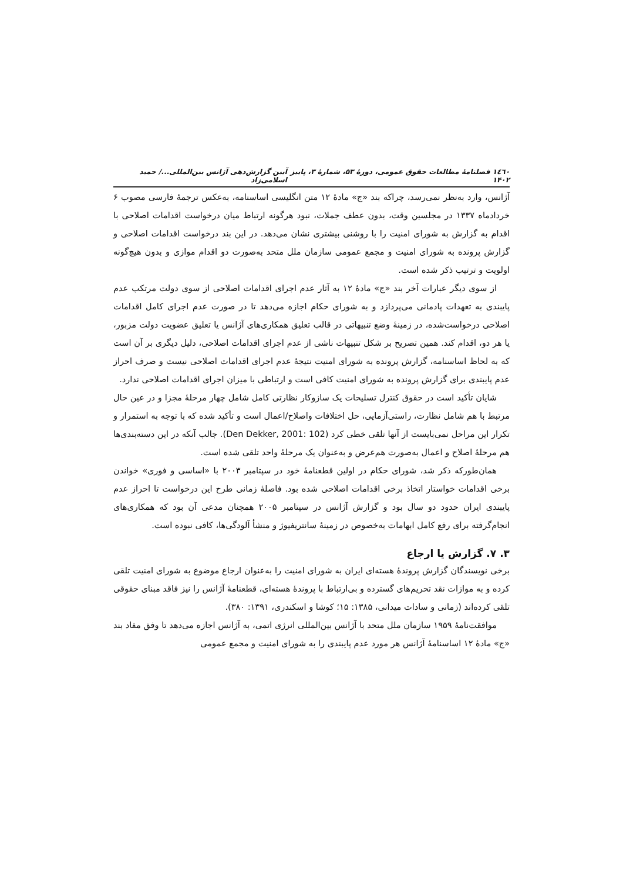۱٤٦٠ فصلنامهٔ مطالعات حقوق عمومی، دورهٔ ۵۳، شمارهٔ ۳، پاییز ۱۴۰۲ آیین گزارش‌دهی آژانس بین‌المللی.../ حمید اسلامی‌زاد
آژانس، وارد به‌نظر نمی‌رسد، چراکه بند «ج» مادهٔ ۱۲ متن انگلیسی اساسنامه، به‌عکس ترجمهٔ فارسی مصوب ۶ خردادماه ۱۳۳۷ در مجلسین وقت، بدون عطف جملات، نبود هرگونه ارتباط میان درخواست اقدامات اصلاحی با اقدام به گزارش به شورای امنیت را با روشنی بیشتری نشان می‌دهد. در این بند درخواست اقدامات اصلاحی و گزارش پرونده به شورای امنیت و مجمع عمومی سازمان ملل متحد به‌صورت دو اقدام موازی و بدون هیچ‌گونه اولویت و ترتیب ذکر شده است.
از سوی دیگر عبارات آخر بند «ج» مادهٔ ۱۲ به آثار عدم اجرای اقدامات اصلاحی از سوی دولت مرتکب عدم پایبندی به تعهدات پادمانی می‌پردازد و به شورای حکام اجازه می‌دهد تا در صورت عدم اجرای کامل اقدامات اصلاحی درخواست‌شده، در زمینهٔ وضع تنبیهاتی در قالب تعلیق همکاری‌های آژانس یا تعلیق عضویت دولت مزبور، یا هر دو، اقدام کند. همین تصریح بر شکل تنبیهات ناشی از عدم اجرای اقدامات اصلاحی، دلیل دیگری بر آن است که به لحاظ اساسنامه، گزارش پرونده به شورای امنیت نتیجهٔ عدم اجرای اقدامات اصلاحی نیست و صرف احراز عدم پایبندی برای گزارش پرونده به شورای امنیت کافی است و ارتباطی با میزان اجرای اقدامات اصلاحی ندارد.
شایان تأکید است در حقوق کنترل تسلیحات یک سازوکار نظارتی کامل شامل چهار مرحلهٔ مجزا و در عین حال مرتبط با هم شامل نظارت، راستی‌آزمایی، حل اختلافات واصلاح/اعمال است و تأکید شده که با توجه به استمرار و تکرار این مراحل نمی‌بایست از آنها تلقی خطی کرد (Den Dekker, 2001: 102). جالب آنکه در این دسته‌بندی‌ها هم مرحلهٔ اصلاح و اعمال به‌صورت هم‌عرض و به‌عنوان یک مرحلهٔ واحد تلقی شده است.
همان‌طورکه ذکر شد، شورای حکام در اولین قطعنامهٔ خود در سپتامبر ۲۰۰۳ با «اساسی و فوری» خواندن برخی اقدامات خواستار اتخاذ برخی اقدامات اصلاحی شده بود. فاصلهٔ زمانی طرح این درخواست تا احراز عدم پایبندی ایران حدود دو سال بود و گزارش آژانس در سپتامبر ۲۰۰۵ همچنان مدعی آن بود که همکاری‌های انجام‌گرفته برای رفع کامل ابهامات به‌خصوص در زمینهٔ سانتریفیوژ و منشأ آلودگی‌ها، کافی نبوده است.
۳. ۷. گزارش یا ارجاع
برخی نویسندگان گزارش پروندهٔ هسته‌ای ایران به شورای امنیت را به‌عنوان ارجاع موضوع به شورای امنیت تلقی کرده و به موازات نقد تحریم‌های گسترده و بی‌ارتباط با پروندهٔ هسته‌ای، قطعنامهٔ آژانس را نیز فاقد مبنای حقوقی تلقی کرده‌اند (زمانی و سادات میدانی، ۱۳۸۵: ۱۵؛ کوشا و اسکندری، ۱۳۹۱: ۳۸۰).
موافقت‌نامهٔ ۱۹۵۹ سازمان ملل متحد با آژانس بین‌المللی انرژی اتمی، به آژانس اجازه می‌دهد تا وفق مفاد بند «ج» مادهٔ ۱۲ اساسنامهٔ آژانس هر مورد عدم پایبندی را به شورای امنیت و مجمع عمومی